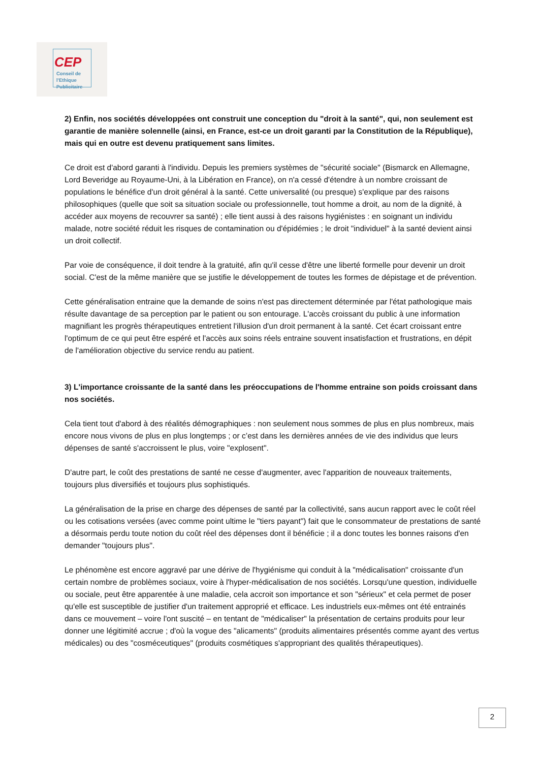CEP
Conseil de
l'Ethique
Publicitaire
2) Enfin, nos sociétés développées ont construit une conception du "droit à la santé", qui, non seulement est garantie de manière solennelle (ainsi, en France, est-ce un droit garanti par la Constitution de la République), mais qui en outre est devenu pratiquement sans limites.
Ce droit est d'abord garanti à l'individu. Depuis les premiers systèmes de "sécurité sociale" (Bismarck en Allemagne, Lord Beveridge au Royaume-Uni, à la Libération en France), on n'a cessé d'étendre à un nombre croissant de populations le bénéfice d'un droit général à la santé. Cette universalité (ou presque) s'explique par des raisons philosophiques (quelle que soit sa situation sociale ou professionnelle, tout homme a droit, au nom de la dignité, à accéder aux moyens de recouvrer sa santé) ; elle tient aussi à des raisons hygiénistes : en soignant un individu malade, notre société réduit les risques de contamination ou d'épidémies ; le droit "individuel" à la santé devient ainsi un droit collectif.
Par voie de conséquence, il doit tendre à la gratuité, afin qu'il cesse d'être une liberté formelle pour devenir un droit social. C'est de la même manière que se justifie le développement de toutes les formes de dépistage et de prévention.
Cette généralisation entraine que la demande de soins n'est pas directement déterminée par l'état pathologique mais résulte davantage de sa perception par le patient ou son entourage. L'accès croissant du public à une information magnifiant les progrès thérapeutiques entretient l'illusion d'un droit permanent à la santé. Cet écart croissant entre l'optimum de ce qui peut être espéré et l'accès aux soins réels entraine souvent insatisfaction et frustrations, en dépit de l'amélioration objective du service rendu au patient.
3) L'importance croissante de la santé dans les préoccupations de l'homme entraine son poids croissant dans nos sociétés.
Cela tient tout d'abord à des réalités démographiques : non seulement nous sommes de plus en plus nombreux, mais encore nous vivons de plus en plus longtemps ; or c’est dans les dernières années de vie des individus que leurs dépenses de santé s'accroissent le plus, voire "explosent".
D'autre part, le coût des prestations de santé ne cesse d'augmenter, avec l'apparition de nouveaux traitements, toujours plus diversifiés et toujours plus sophistiqués.
La généralisation de la prise en charge des dépenses de santé par la collectivité, sans aucun rapport avec le coût réel ou les cotisations versées (avec comme point ultime le "tiers payant") fait que le consommateur de prestations de santé a désormais perdu toute notion du coût réel des dépenses dont il bénéficie ; il a donc toutes les bonnes raisons d'en demander "toujours plus".
Le phénomène est encore aggravé par une dérive de l'hygiénisme qui conduit à la "médicalisation" croissante d'un certain nombre de problèmes sociaux, voire à l'hyper-médicalisation de nos sociétés. Lorsqu'une question, individuelle ou sociale, peut être apparentée à une maladie, cela accroit son importance et son "sérieux" et cela permet de poser qu'elle est susceptible de justifier d'un traitement approprié et efficace. Les industriels eux-mêmes ont été entrainés dans ce mouvement – voire l'ont suscité – en tentant de "médicaliser" la présentation de certains produits pour leur donner une légitimité accrue ; d'où la vogue des "alicaments" (produits alimentaires présentés comme ayant des vertus médicales) ou des "cosméceutiques" (produits cosmétiques s'appropriant des qualités thérapeutiques).
2